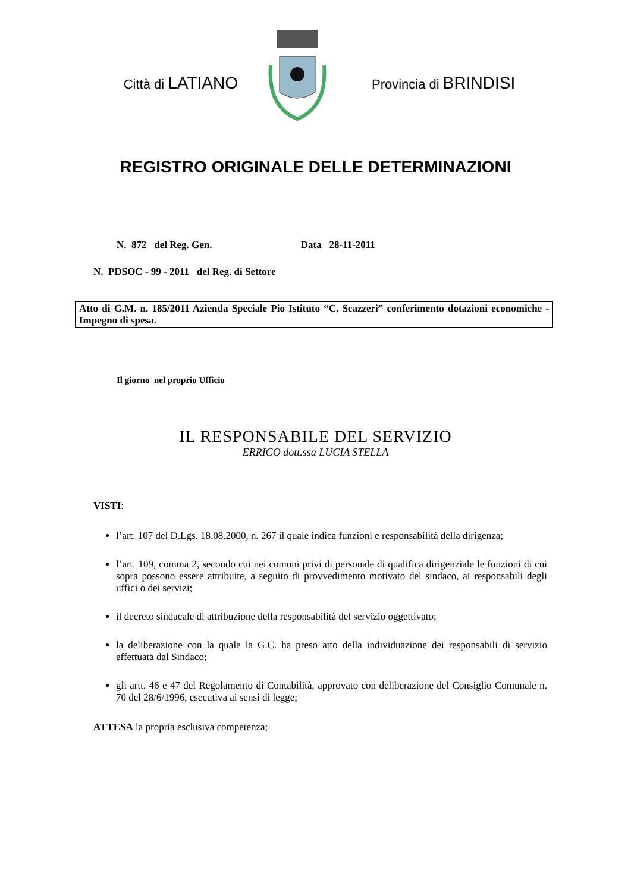Città di LATIANO
Provincia di BRINDISI
REGISTRO ORIGINALE DELLE DETERMINAZIONI
N. 872 del Reg. Gen. Data 28-11-2011
N. PDSOC - 99 - 2011 del Reg. di Settore
Atto di G.M. n. 185/2011 Azienda Speciale Pio Istituto “C. Scazzeri” conferimento dotazioni economiche - Impegno di spesa.
Il giorno nel proprio Ufficio
IL RESPONSABILE DEL SERVIZIO
ERRICO dott.ssa LUCIA STELLA
VISTI:
l’art. 107 del D.Lgs. 18.08.2000, n. 267 il quale indica funzioni e responsabilità della dirigenza;
l’art. 109, comma 2, secondo cui nei comuni privi di personale di qualifica dirigenziale le funzioni di cui sopra possono essere attribuite, a seguito di provvedimento motivato del sindaco, ai responsabili degli uffici o dei servizi;
il decreto sindacale di attribuzione della responsabilità del servizio oggettivato;
la deliberazione con la quale la G.C. ha preso atto della individuazione dei responsabili di servizio effettuata dal Sindaco;
gli artt. 46 e 47 del Regolamento di Contabilità, approvato con deliberazione del Consiglio Comunale n. 70 del 28/6/1996, esecutiva ai sensi di legge;
ATTESA la propria esclusiva competenza;